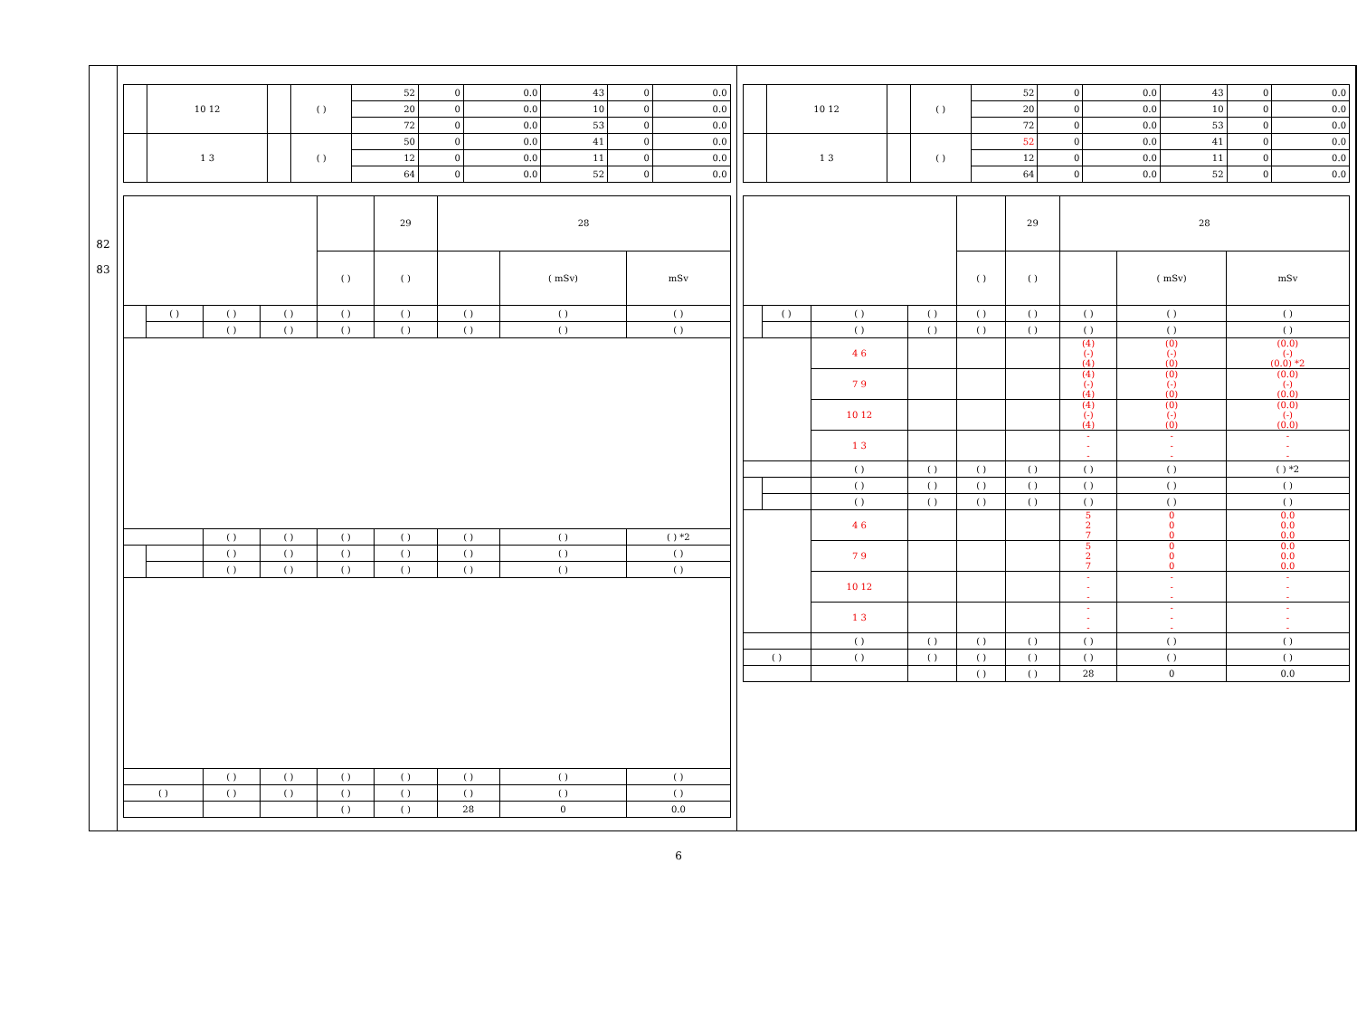82
83
| | 10 12 | | ( ) | 52 | 0 | 0.0 | 43 | 0 | 0.0 |
| | | | | 20 | 0 | 0.0 | 10 | 0 | 0.0 |
| | | | | 72 | 0 | 0.0 | 53 | 0 | 0.0 |
| | 1 3 | | ( ) | 50 | 0 | 0.0 | 41 | 0 | 0.0 |
| | | | | 12 | 0 | 0.0 | 11 | 0 | 0.0 |
| | | | | 64 | 0 | 0.0 | 52 | 0 | 0.0 |
| | | | | | 29 | 28 | | |
| --- | --- | --- | --- | --- | --- | --- | --- | --- |
| | | | | ( ) | ( ) | | ( mSv) | mSv |
| | ( ) | ( ) | ( ) | ( ) | ( ) | ( ) | ( ) | ( ) |
| | | ( ) | ( ) | ( ) | ( ) | ( ) | ( ) | ( ) |
| | | ( ) | ( ) | ( ) | ( ) | ( ) | ( ) | ( ) *2 |
| | | ( ) | ( ) | ( ) | ( ) | ( ) | ( ) | ( ) |
| | | ( ) | ( ) | ( ) | ( ) | ( ) | ( ) | ( ) |
| | | ( ) | ( ) | ( ) | ( ) | ( ) | ( ) | ( ) |
| ( ) | | ( ) | ( ) | ( ) | ( ) | ( ) | ( ) | ( ) |
| | | | | ( ) | ( ) | 28 | 0 | 0.0 |
| | 10 12 | | ( ) | 52 | 0 | 0.0 | 43 | 0 | 0.0 |
| | | | | 20 | 0 | 0.0 | 10 | 0 | 0.0 |
| | | | | 72 | 0 | 0.0 | 53 | 0 | 0.0 |
| | 1 3 | | ( ) | 52 | 0 | 0.0 | 41 | 0 | 0.0 |
| | | | | 12 | 0 | 0.0 | 11 | 0 | 0.0 |
| | | | | 64 | 0 | 0.0 | 52 | 0 | 0.0 |
| | | | | | 29 | 28 | | |
| --- | --- | --- | --- | --- | --- | --- | --- | --- |
| | | | | ( ) | ( ) | | ( mSv) | mSv |
| | ( ) | ( ) | ( ) | ( ) | ( ) | ( ) | ( ) | ( ) |
| | | ( ) | ( ) | ( ) | ( ) | ( ) | ( ) | ( ) |
| | | 4 6 | | | | (4) (-) (4) | (0) (-) (0) | (0.0) (-) (0.0) *2 |
| | | 7 9 | | | | (4) (-) (4) | (0) (-) (0) | (0.0) (-) (0.0) |
| | | 10 12 | | | | (4) (-) (4) | (0) (-) (0) | (0.0) (-) (0.0) |
| | | 1 3 | | | | - - - | - - - | - - - |
| | | ( ) | ( ) | ( ) | ( ) | ( ) | ( ) | ( ) *2 |
| | | ( ) | ( ) | ( ) | ( ) | ( ) | ( ) | ( ) |
| | | ( ) | ( ) | ( ) | ( ) | ( ) | ( ) | ( ) |
| | | 4 6 | | | | 5 2 7 | 0 0 0 | 0.0 0.0 0.0 |
| | | 7 9 | | | | 5 2 7 | 0 0 0 | 0.0 0.0 0.0 |
| | | 10 12 | | | | - - - | - - - | - - - |
| | | 1 3 | | | | - - - | - - - | - - - |
| | | ( ) | ( ) | ( ) | ( ) | ( ) | ( ) | ( ) |
| ( ) | | ( ) | ( ) | ( ) | ( ) | ( ) | ( ) | ( ) |
| | | | | ( ) | ( ) | 28 | 0 | 0.0 |
6